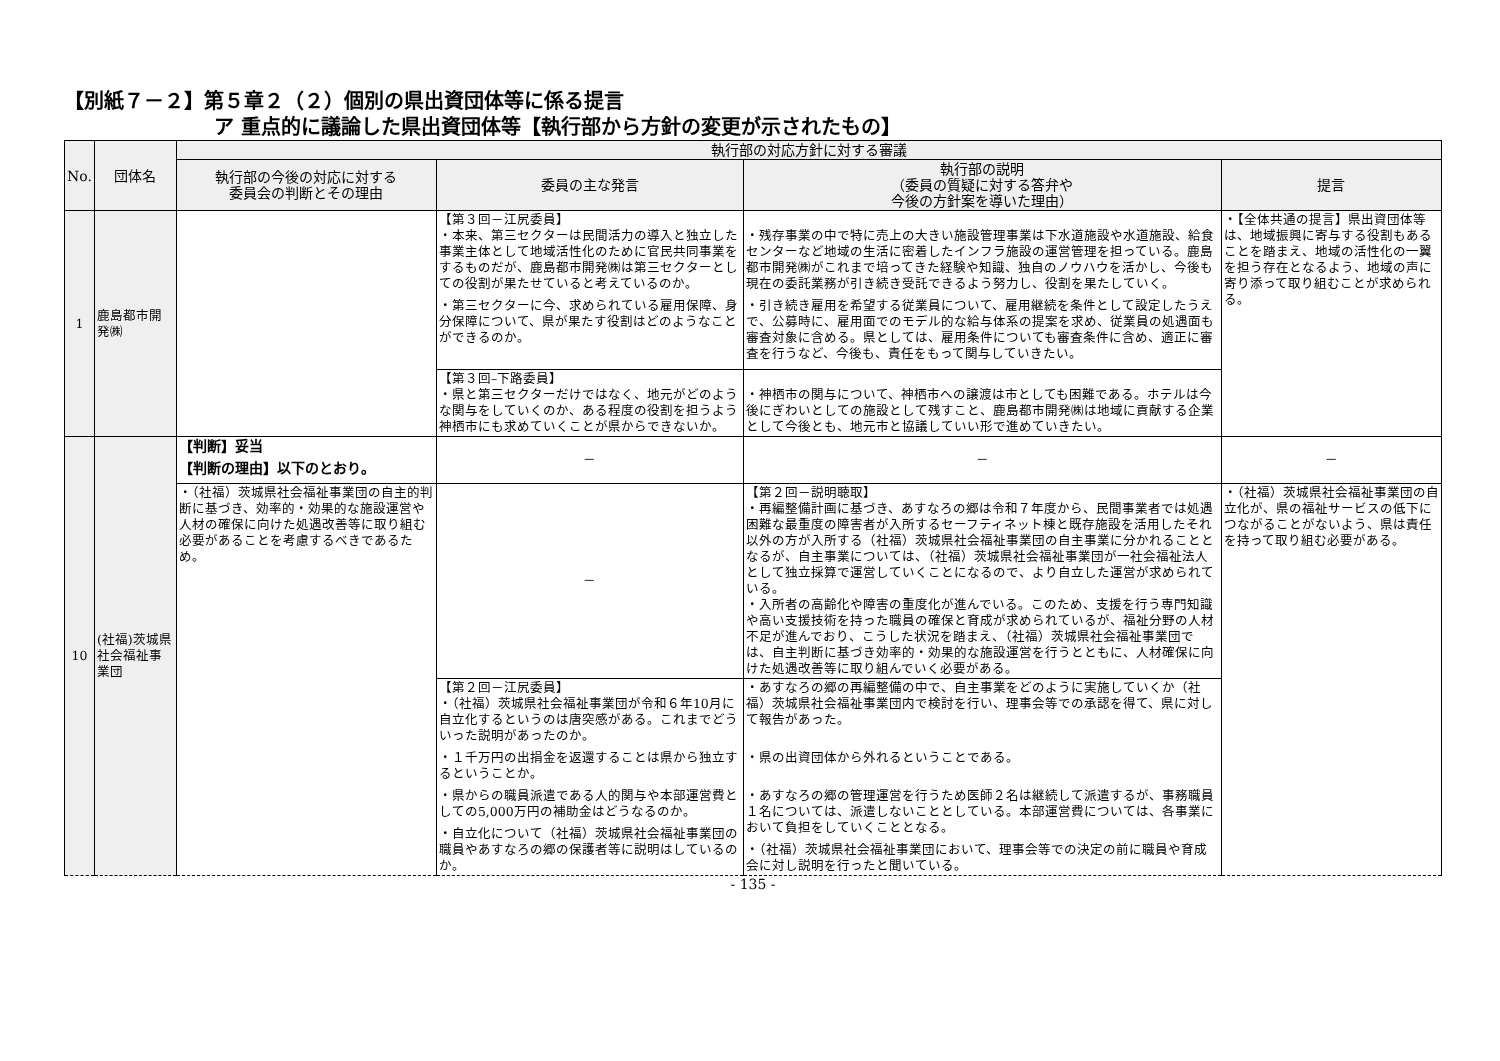【別紙７－２】第５章２（２）個別の県出資団体等に係る提言
ア 重点的に議論した県出資団体等【執行部から方針の変更が示されたもの】
| No. | 団体名 | 執行部の対応方針に対する審議 | | | |
| --- | --- | --- | --- | --- | --- |
| | | 執行部の今後の対応に対する 委員会の判断とその理由 | 委員の主な発言 | 執行部の説明 （委員の質疑に対する答弁や 今後の方針案を導いた理由） | 提言 |
| 1 | 鹿島都市開発㈱ | | 【第３回－江尻委員】 ・本来、第三セクターは民間活力の導入と独立した事業主体として地域活性化のために官民共同事業をするものだが、鹿島都市開発㈱は第三セクターとしての役割が果たせていると考えているのか。 ・第三セクターに今、求められている雇用保障、身分保障について、県が果たす役割はどのようなことができるのか。 | ・残存事業の中で特に売上の大きい施設管理事業は下水道施設や水道施設、給食センターなど地域の生活に密着したインフラ施設の運営管理を担っている。鹿島都市開発㈱がこれまで培ってきた経験や知識、独自のノウハウを活かし、今後も現在の委託業務が引き続き受託できるよう努力し、役割を果たしていく。 ・引き続き雇用を希望する従業員について、雇用継続を条件として設定したうえで、公募時に、雇用面でのモデル的な給与体系の提案を求め、従業員の処遇面も審査対象に含める。県としては、雇用条件についても審査条件に含め、適正に審査を行うなど、今後も、責任をもって関与していきたい。 | ・【全体共通の提言】県出資団体等は、地域振興に寄与する役割もあることを踏まえ、地域の活性化の一翼を担う存在となるよう、地域の声に寄り添って取り組むことが求められる。 |
| | | | 【第３回–下路委員】 ・県と第三セクターだけではなく、地元がどのような関与をしていくのか、ある程度の役割を担うよう神栖市にも求めていくことが県からできないか。 | ・神栖市の関与について、神栖市への譲渡は市としても困難である。ホテルは今後にぎわいとしての施設として残すこと、鹿島都市開発㈱は地域に貢献する企業として今後とも、地元市と協議していい形で進めていきたい。 | |
| 10 | (社福)茨城県社会福祉事業団 | 【判断】妥当 【判断の理由】以下のとおり。 | － | － | － |
| | | ・（社福）茨城県社会福祉事業団の自主的判断に基づき、効率的・効果的な施設運営や人材の確保に向けた処遇改善等に取り組む必要があることを考慮するべきであるため。 | － | 【第２回－説明聴取】 ・再編整備計画に基づき、あすなろの郷は令和７年度から、民間事業者では処遇困難な最重度の障害者が入所するセーフティネット棟と既存施設を活用したそれ以外の方が入所する（社福）茨城県社会福祉事業団の自主事業に分かれることとなるが、自主事業については、（社福）茨城県社会福祉事業団が一社会福祉法人として独立採算で運営していくことになるので、より自立した運営が求められている。 ・入所者の高齢化や障害の重度化が進んでいる。このため、支援を行う専門知識や高い支援技術を持った職員の確保と育成が求められているが、福祉分野の人材不足が進んでおり、こうした状況を踏まえ、（社福）茨城県社会福祉事業団では、自主判断に基づき効率的・効果的な施設運営を行うとともに、人材確保に向けた処遇改善等に取り組んでいく必要がある。 | ・（社福）茨城県社会福祉事業団の自立化が、県の福祉サービスの低下につながることがないよう、県は責任を持って取り組む必要がある。 |
| | | | 【第２回－江尻委員】 ・（社福）茨城県社会福祉事業団が令和６年10月に自立化するというのは唐突感がある。これまでどういった説明があったのか。 ・１千万円の出捐金を返還することは県から独立するということか。 ・県からの職員派遣である人的関与や本部運営費としての5,000万円の補助金はどうなるのか。 ・自立化について（社福）茨城県社会福祉事業団の職員やあすなろの郷の保護者等に説明はしているのか。 | ・あすなろの郷の再編整備の中で、自主事業をどのように実施していくか（社福）茨城県社会福祉事業団内で検討を行い、理事会等での承認を得て、県に対して報告があった。 ・県の出資団体から外れるということである。 ・あすなろの郷の管理運営を行うため医師２名は継続して派遣するが、事務職員１名については、派遣しないこととしている。本部運営費については、各事業において負担をしていくこととなる。 ・（社福）茨城県社会福祉事業団において、理事会等での決定の前に職員や育成会に対し説明を行ったと聞いている。 | |
- 135 -